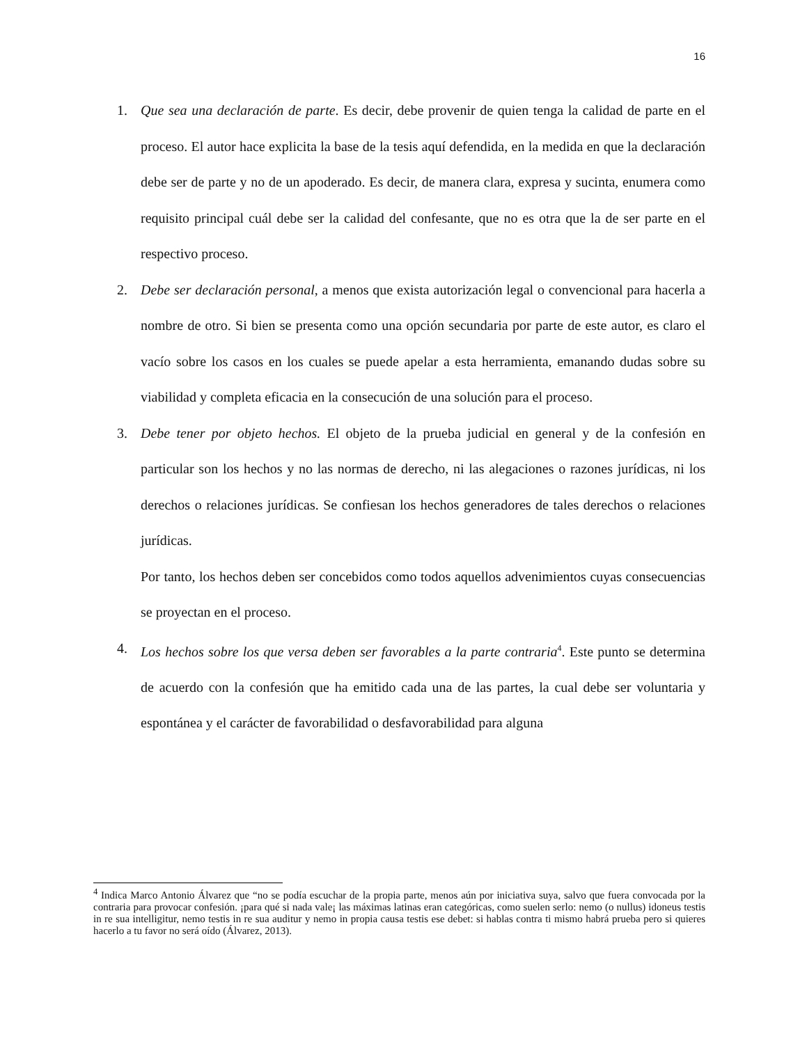16
1. Que sea una declaración de parte. Es decir, debe provenir de quien tenga la calidad de parte en el proceso. El autor hace explicita la base de la tesis aquí defendida, en la medida en que la declaración debe ser de parte y no de un apoderado. Es decir, de manera clara, expresa y sucinta, enumera como requisito principal cuál debe ser la calidad del confesante, que no es otra que la de ser parte en el respectivo proceso.
2. Debe ser declaración personal, a menos que exista autorización legal o convencional para hacerla a nombre de otro. Si bien se presenta como una opción secundaria por parte de este autor, es claro el vacío sobre los casos en los cuales se puede apelar a esta herramienta, emanando dudas sobre su viabilidad y completa eficacia en la consecución de una solución para el proceso.
3. Debe tener por objeto hechos. El objeto de la prueba judicial en general y de la confesión en particular son los hechos y no las normas de derecho, ni las alegaciones o razones jurídicas, ni los derechos o relaciones jurídicas. Se confiesan los hechos generadores de tales derechos o relaciones jurídicas.
Por tanto, los hechos deben ser concebidos como todos aquellos advenimientos cuyas consecuencias se proyectan en el proceso.
4. Los hechos sobre los que versa deben ser favorables a la parte contraria<sup>4</sup>. Este punto se determina de acuerdo con la confesión que ha emitido cada una de las partes, la cual debe ser voluntaria y espontánea y el carácter de favorabilidad o desfavorabilidad para alguna
<sup>4</sup> Indica Marco Antonio Álvarez que “no se podía escuchar de la propia parte, menos aún por iniciativa suya, salvo que fuera convocada por la contraria para provocar confesión. ¡para qué si nada vale¡ las máximas latinas eran categóricas, como suelen serlo: nemo (o nullus) idoneus testis in re sua intelligitur, nemo testis in re sua auditur y nemo in propia causa testis ese debet: si hablas contra ti mismo habrá prueba pero si quieres hacerlo a tu favor no será oído (Álvarez, 2013).